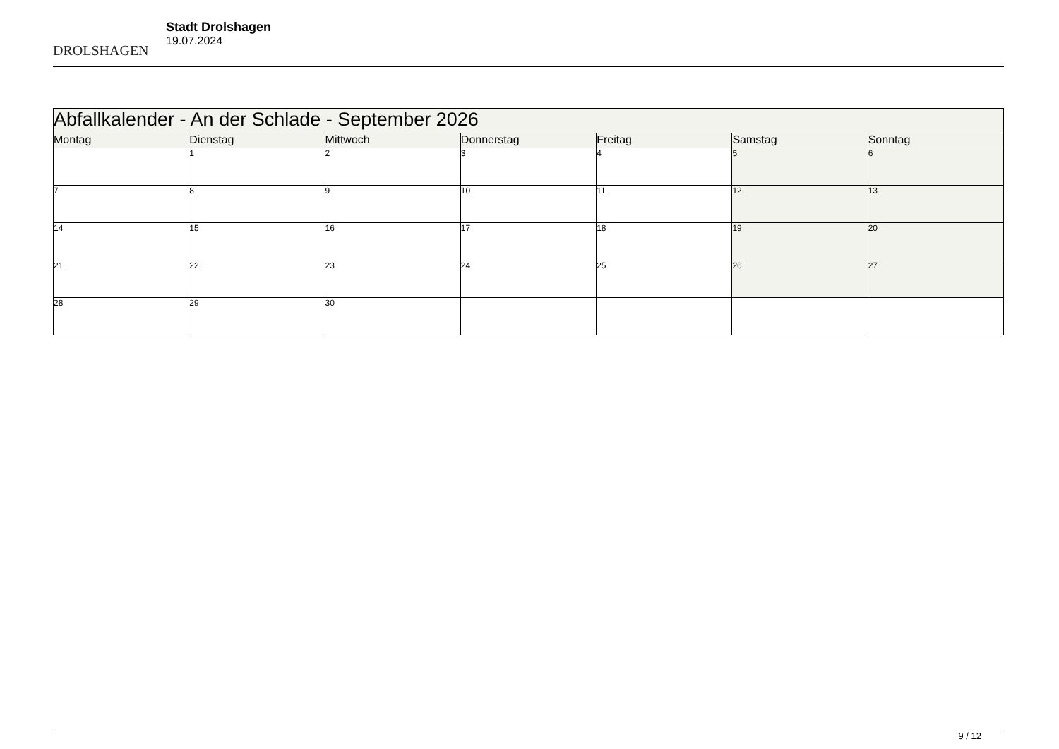DROLSHAGEN
Stadt Drolshagen
19.07.2024
| Abfallkalender - An der Schlade - September 2026 | | | | | | |
| --- | --- | --- | --- | --- | --- | --- |
| Montag | Dienstag | Mittwoch | Donnerstag | Freitag | Samstag | Sonntag |
| | 1 | 2 | 3 | 4 | 5 | 6 |
| 7 | 8 | 9 | 10 | 11 | 12 | 13 |
| 14 | 15 | 16 | 17 | 18 | 19 | 20 |
| 21 | 22 | 23 | 24 | 25 | 26 | 27 |
| 28 | 29 | 30 | | | | |
9 / 12